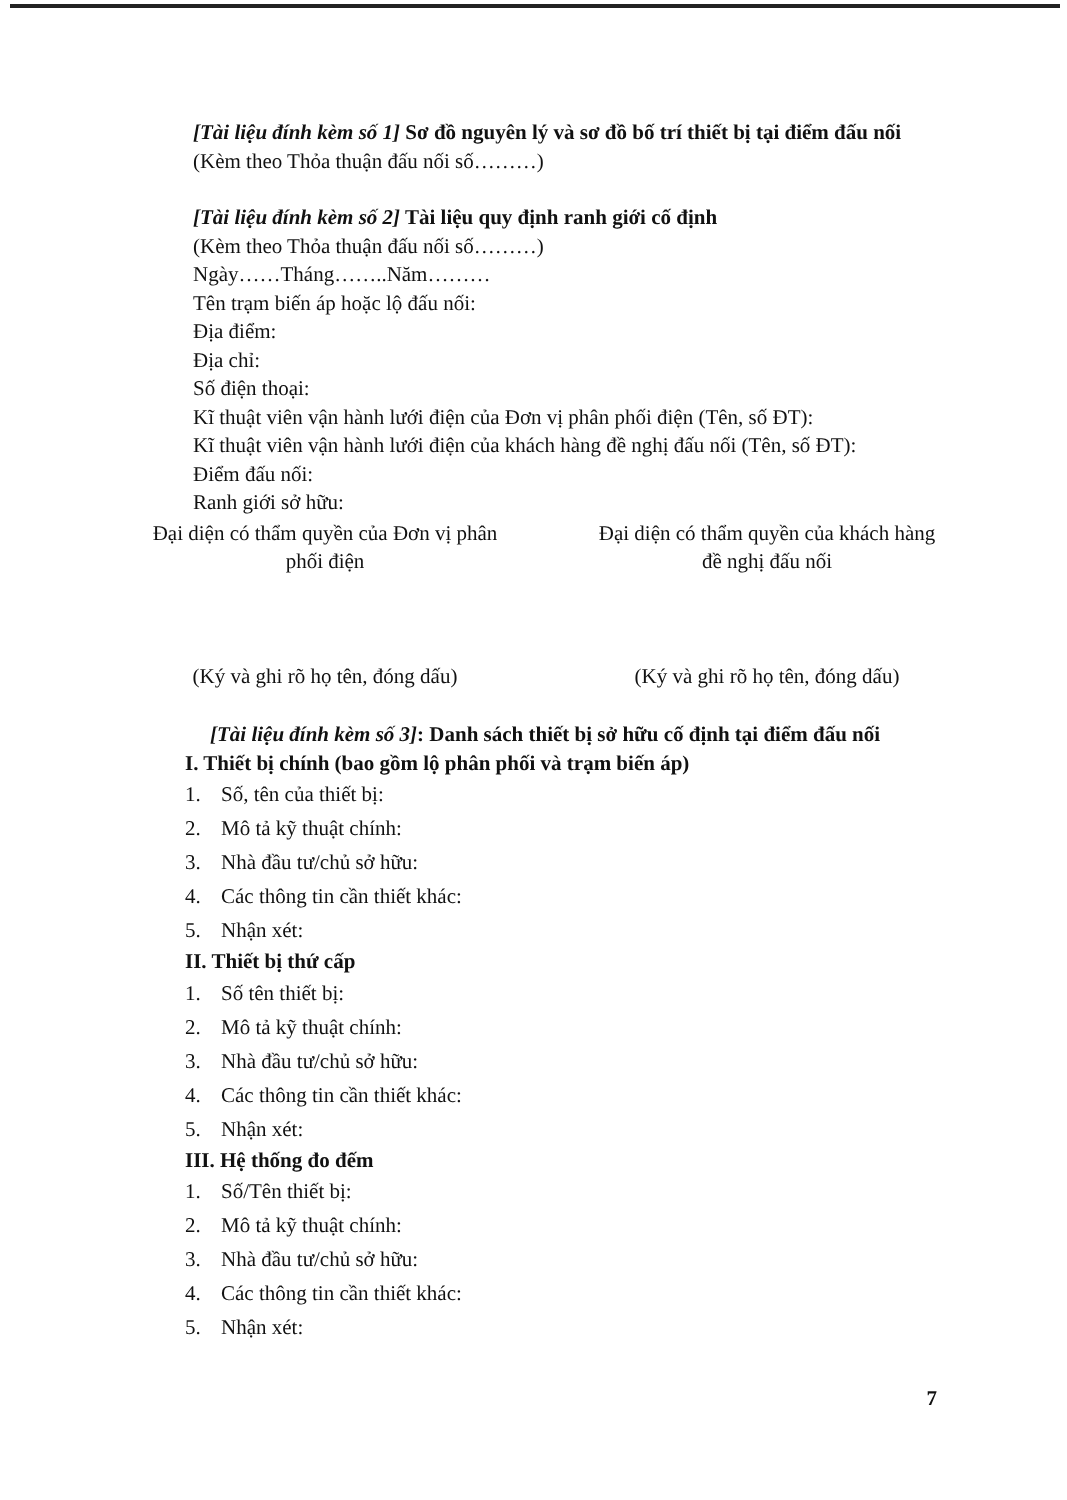[Tài liệu đính kèm số 1] Sơ đồ nguyên lý và sơ đồ bố trí thiết bị tại điểm đấu nối
(Kèm theo Thỏa thuận đấu nối số………)
[Tài liệu đính kèm số 2] Tài liệu quy định ranh giới cố định
(Kèm theo Thỏa thuận đấu nối số………)
Ngày……Tháng……..Năm………
Tên trạm biến áp hoặc lộ đấu nối:
Địa điểm:
Địa chỉ:
Số điện thoại:
Kĩ thuật viên vận hành lưới điện của Đơn vị phân phối điện (Tên, số ĐT):
Kĩ thuật viên vận hành lưới điện của khách hàng đề nghị đấu nối (Tên, số ĐT):
Điểm đấu nối:
Ranh giới sở hữu:
Đại diện có thẩm quyền của Đơn vị phân phối điện
(Ký và ghi rõ họ tên, đóng dấu)
Đại diện có thẩm quyền của khách hàng đề nghị đấu nối
(Ký và ghi rõ họ tên, đóng dấu)
[Tài liệu đính kèm số 3]: Danh sách thiết bị sở hữu cố định tại điểm đấu nối
I. Thiết bị chính (bao gồm lộ phân phối và trạm biến áp)
1. Số, tên của thiết bị:
2. Mô tả kỹ thuật chính:
3. Nhà đầu tư/chủ sở hữu:
4. Các thông tin cần thiết khác:
5. Nhận xét:
II. Thiết bị thứ cấp
1. Số tên thiết bị:
2. Mô tả kỹ thuật chính:
3. Nhà đầu tư/chủ sở hữu:
4. Các thông tin cần thiết khác:
5. Nhận xét:
III. Hệ thống đo đếm
1. Số/Tên thiết bị:
2. Mô tả kỹ thuật chính:
3. Nhà đầu tư/chủ sở hữu:
4. Các thông tin cần thiết khác:
5. Nhận xét:
7